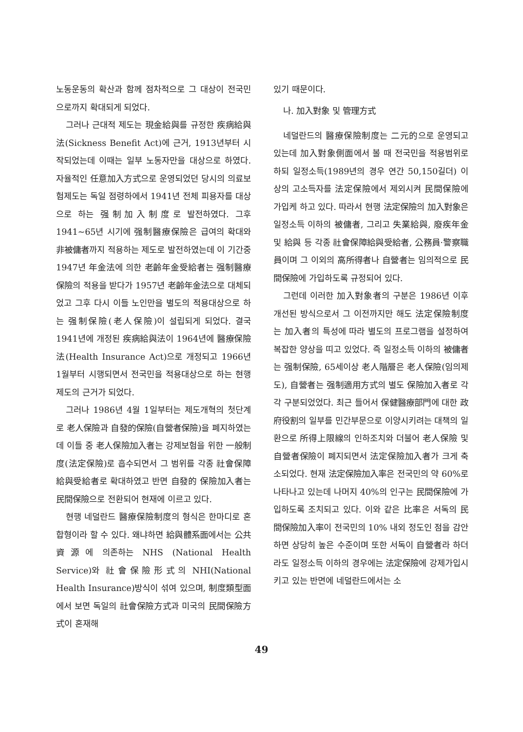노동운동의 확산과 함께 점차적으로 그 대상이 전국민으로까지 확대되게 되었다.
그러나 근대적 제도는 現金給與를 규정한 疾病給與法(Sickness Benefit Act)에 근거, 1913년부터 시작되었는데 이때는 일부 노동자만을 대상으로 하였다. 자율적인 任意加入方式으로 운영되었던 당시의 의료보험제도는 독일 점령하에서 1941년 전체 피용자를 대상으로 하는 强制加入制度로 발전하였다. 그후 1941~65년 시기에 强制醫療保險은 급여의 확대와 非被傭者까지 적용하는 제도로 발전하였는데 이 기간중 1947년 年金法에 의한 老齡年金受給者는 强制醫療保險의 적용을 받다가 1957년 老齡年金法으로 대체되었고 그후 다시 이들 노인만을 별도의 적용대상으로 하는 强制保險(老人保險)이 설립되게 되었다. 결국 1941년에 개정된 疾病給與法이 1964년에 醫療保險法(Health Insurance Act)으로 개정되고 1966년 1월부터 시행되면서 전국민을 적용대상으로 하는 현행제도의 근거가 되었다.
그러나 1986년 4월 1일부터는 제도개혁의 첫단계로 老人保險과 自發的保險(自營者保險)을 폐지하였는데 이들 중 老人保險加入者는 강제보험을 위한 一般制度(法定保險)로 흡수되면서 그 범위를 각종 社會保障給與受給者로 확대하였고 반면 自發的 保險加入者는 民間保險으로 전환되어 현재에 이르고 있다.
현행 네덜란드 醫療保險制度의 형식은 한마디로 혼합형이라 할 수 있다. 왜냐하면 給與體系面에서는 公共資源에 의존하는 NHS (National Health Service)와 社會保險形式의 NHI(National Health Insurance)방식이 섞여 있으며, 制度類型面에서 보면 독일의 社會保險方式과 미국의 民間保險方式이 혼재해
있기 때문이다.
나. 加入對象 및 管理方式
네덜란드의 醫療保險制度는 二元的으로 운영되고 있는데 加入對象側面에서 볼 때 전국민을 적용범위로 하되 일정소득(1989년의 경우 연간 50,150길더) 이상의 고소득자를 法定保險에서 제외시켜 民間保險에 가입케 하고 있다. 따라서 현행 法定保險의 加入對象은 일정소득 이하의 被傭者, 그리고 失業給與, 廢疾年金 및 給與 등 각종 社會保障給與受給者, 公務員·警察職員이며 그 이외의 高所得者나 自營者는 임의적으로 民間保險에 가입하도록 규정되어 있다.
그런데 이러한 加入對象者의 구분은 1986년 이후 개선된 방식으로서 그 이전까지만 해도 法定保險制度는 加入者의 특성에 따라 별도의 프로그램을 설정하여 복잡한 양상을 띠고 있었다. 즉 일정소득 이하의 被傭者는 强制保險, 65세이상 老人階層은 老人保險(임의제도), 自營者는 强制適用方式의 별도 保險加入者로 각각 구분되었었다. 최근 들어서 保健醫療部門에 대한 政府役割의 일부를 민간부문으로 이양시키려는 대책의 일환으로 所得上限線의 인하조치와 더불어 老人保險 및 自營者保險이 폐지되면서 法定保險加入者가 크게 축소되었다. 현재 法定保險加入率은 전국민의 약 60%로 나타나고 있는데 나머지 40%의 인구는 民間保險에 가입하도록 조치되고 있다. 이와 같은 比率은 서독의 民間保險加入率이 전국민의 10% 내외 정도인 점을 감안하면 상당히 높은 수준이며 또한 서독이 自營者라 하더라도 일정소득 이하의 경우에는 法定保險에 강제가입시키고 있는 반면에 네덜란드에서는 소
49